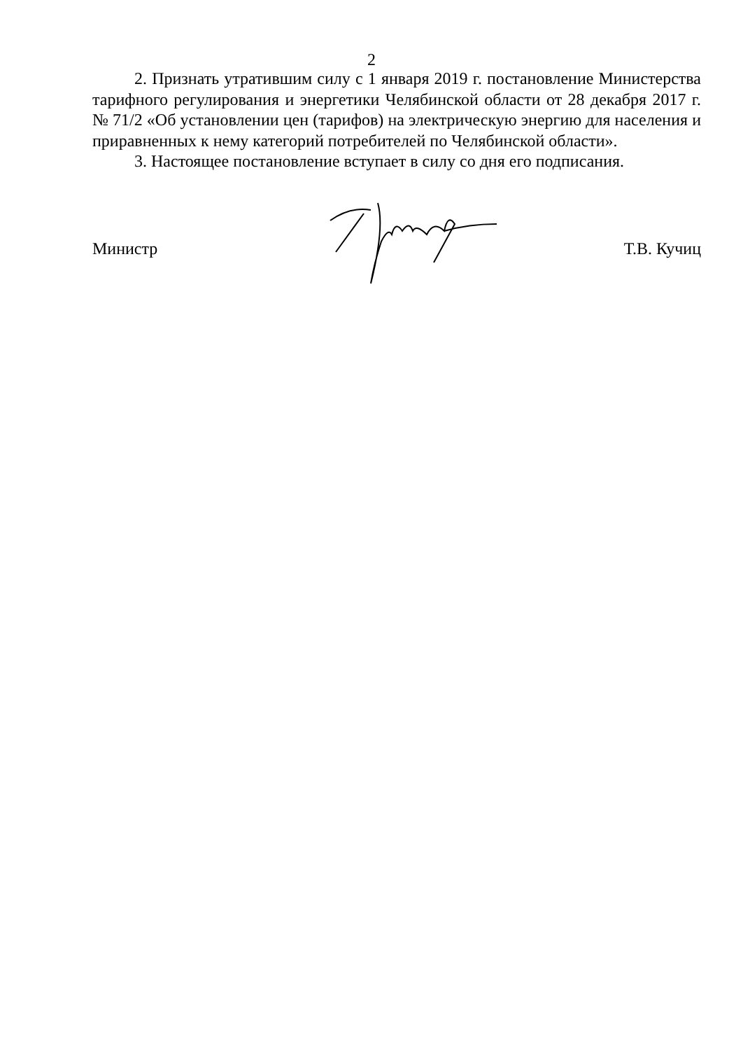2
2. Признать утратившим силу с 1 января 2019 г. постановление Министерства тарифного регулирования и энергетики Челябинской области от 28 декабря 2017 г. № 71/2 «Об установлении цен (тарифов) на электрическую энергию для населения и приравненных к нему категорий потребителей по Челябинской области».
3. Настоящее постановление вступает в силу со дня его подписания.
Министр Т.В. Кучиц